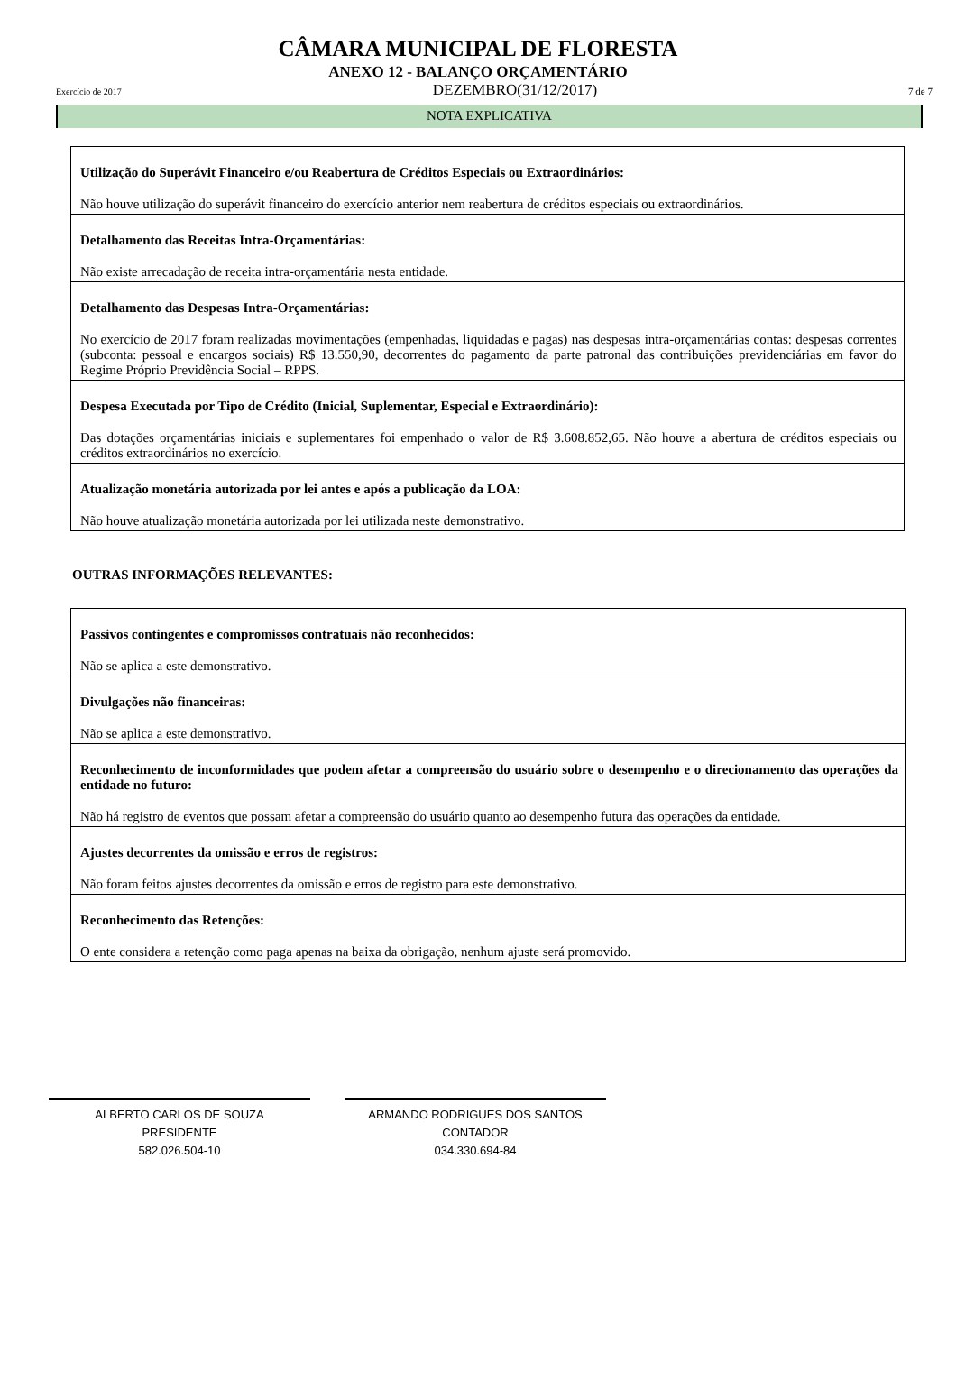CÂMARA MUNICIPAL DE FLORESTA
ANEXO 12 - BALANÇO ORÇAMENTÁRIO
Exercício de 2017 DEZEMBRO(31/12/2017) 7 de 7
NOTA EXPLICATIVA
Utilização do Superávit Financeiro e/ou Reabertura de Créditos Especiais ou Extraordinários:
Não houve utilização do superávit financeiro do exercício anterior nem reabertura de créditos especiais ou extraordinários.
Detalhamento das Receitas Intra-Orçamentárias:
Não existe arrecadação de receita intra-orçamentária nesta entidade.
Detalhamento das Despesas Intra-Orçamentárias:
No exercício de 2017 foram realizadas movimentações (empenhadas, liquidadas e pagas) nas despesas intra-orçamentárias contas: despesas correntes (subconta: pessoal e encargos sociais) R$ 13.550,90, decorrentes do pagamento da parte patronal das contribuições previdenciárias em favor do Regime Próprio Previdência Social – RPPS.
Despesa Executada por Tipo de Crédito (Inicial, Suplementar, Especial e Extraordinário):
Das dotações orçamentárias iniciais e suplementares foi empenhado o valor de R$ 3.608.852,65. Não houve a abertura de créditos especiais ou créditos extraordinários no exercício.
Atualização monetária autorizada por lei antes e após a publicação da LOA:
Não houve atualização monetária autorizada por lei utilizada neste demonstrativo.
OUTRAS INFORMAÇÕES RELEVANTES:
Passivos contingentes e compromissos contratuais não reconhecidos:
Não se aplica a este demonstrativo.
Divulgações não financeiras:
Não se aplica a este demonstrativo.
Reconhecimento de inconformidades que podem afetar a compreensão do usuário sobre o desempenho e o direcionamento das operações da entidade no futuro:
Não há registro de eventos que possam afetar a compreensão do usuário quanto ao desempenho futura das operações da entidade.
Ajustes decorrentes da omissão e erros de registros:
Não foram feitos ajustes decorrentes da omissão e erros de registro para este demonstrativo.
Reconhecimento das Retenções:
O ente considera a retenção como paga apenas na baixa da obrigação, nenhum ajuste será promovido.
ALBERTO CARLOS DE SOUZA
PRESIDENTE
582.026.504-10
ARMANDO RODRIGUES DOS SANTOS
CONTADOR
034.330.694-84